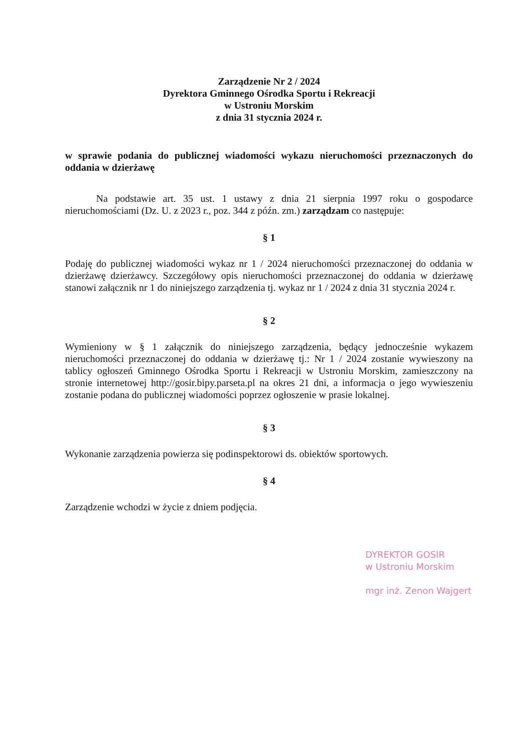Zarządzenie Nr 2 / 2024
Dyrektora Gminnego Ośrodka Sportu i Rekreacji
w Ustroniu Morskim
z dnia 31 stycznia 2024 r.
w sprawie podania do publicznej wiadomości wykazu nieruchomości przeznaczonych do oddania w dzierżawę
Na podstawie art. 35 ust. 1 ustawy z dnia 21 sierpnia 1997 roku o gospodarce nieruchomościami (Dz. U. z 2023 r., poz. 344 z późn. zm.) zarządzam co następuje:
§ 1
Podaję do publicznej wiadomości wykaz nr 1 / 2024 nieruchomości przeznaczonej do oddania w dzierżawę dzierżawcy. Szczegółowy opis nieruchomości przeznaczonej do oddania w dzierżawę stanowi załącznik nr 1 do niniejszego zarządzenia tj. wykaz nr 1 / 2024 z dnia 31 stycznia 2024 r.
§ 2
Wymieniony w § 1 załącznik do niniejszego zarządzenia, będący jednocześnie wykazem nieruchomości przeznaczonej do oddania w dzierżawę tj.: Nr 1 / 2024 zostanie wywieszony na tablicy ogłoszeń Gminnego Ośrodka Sportu i Rekreacji w Ustroniu Morskim, zamieszczony na stronie internetowej http://gosir.bipy.parseta.pl na okres 21 dni, a informacja o jego wywieszeniu zostanie podana do publicznej wiadomości poprzez ogłoszenie w prasie lokalnej.
§ 3
Wykonanie zarządzenia powierza się podinspektorowi ds. obiektów sportowych.
§ 4
Zarządzenie wchodzi w życie z dniem podjęcia.
DYREKTOR GOSIR
w Ustroniu Morskim
mgr inż. Zenon Wajgert